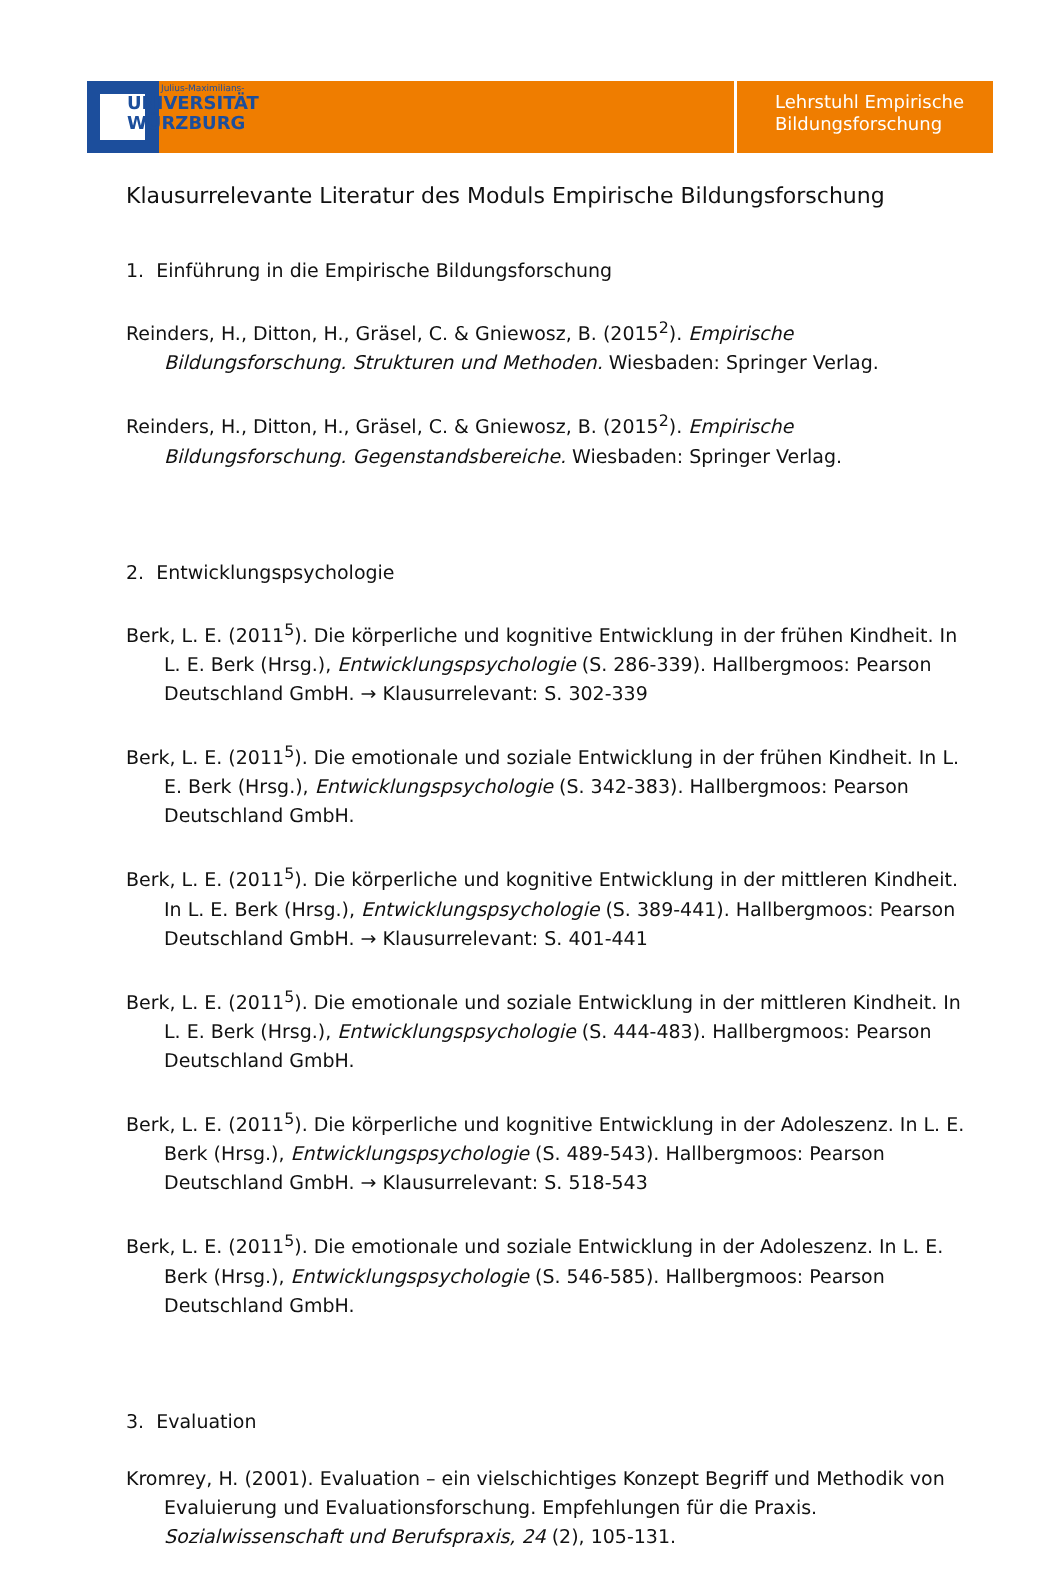Julius-Maximilians-
UNIVERSITÄT
WÜRZBURG
Lehrstuhl Empirische
Bildungsforschung
Klausurrelevante Literatur des Moduls Empirische Bildungsforschung
1. Einführung in die Empirische Bildungsforschung
Reinders, H., Ditton, H., Gräsel, C. & Gniewosz, B. (2015<sup>2</sup>). Empirische Bildungsforschung. Strukturen und Methoden. Wiesbaden: Springer Verlag.
Reinders, H., Ditton, H., Gräsel, C. & Gniewosz, B. (2015<sup>2</sup>). Empirische Bildungsforschung. Gegenstandsbereiche. Wiesbaden: Springer Verlag.
2. Entwicklungspsychologie
Berk, L. E. (2011<sup>5</sup>). Die körperliche und kognitive Entwicklung in der frühen Kindheit. In L. E. Berk (Hrsg.), Entwicklungspsychologie (S. 286-339). Hallbergmoos: Pearson Deutschland GmbH. → Klausurrelevant: S. 302-339
Berk, L. E. (2011<sup>5</sup>). Die emotionale und soziale Entwicklung in der frühen Kindheit. In L. E. Berk (Hrsg.), Entwicklungspsychologie (S. 342-383). Hallbergmoos: Pearson Deutschland GmbH.
Berk, L. E. (2011<sup>5</sup>). Die körperliche und kognitive Entwicklung in der mittleren Kindheit. In L. E. Berk (Hrsg.), Entwicklungspsychologie (S. 389-441). Hallbergmoos: Pearson Deutschland GmbH. → Klausurrelevant: S. 401-441
Berk, L. E. (2011<sup>5</sup>). Die emotionale und soziale Entwicklung in der mittleren Kindheit. In L. E. Berk (Hrsg.), Entwicklungspsychologie (S. 444-483). Hallbergmoos: Pearson Deutschland GmbH.
Berk, L. E. (2011<sup>5</sup>). Die körperliche und kognitive Entwicklung in der Adoleszenz. In L. E. Berk (Hrsg.), Entwicklungspsychologie (S. 489-543). Hallbergmoos: Pearson Deutschland GmbH. → Klausurrelevant: S. 518-543
Berk, L. E. (2011<sup>5</sup>). Die emotionale und soziale Entwicklung in der Adoleszenz. In L. E. Berk (Hrsg.), Entwicklungspsychologie (S. 546-585). Hallbergmoos: Pearson Deutschland GmbH.
3. Evaluation
Kromrey, H. (2001). Evaluation – ein vielschichtiges Konzept Begriff und Methodik von Evaluierung und Evaluationsforschung. Empfehlungen für die Praxis. Sozialwissenschaft und Berufspraxis, 24 (2), 105-131.